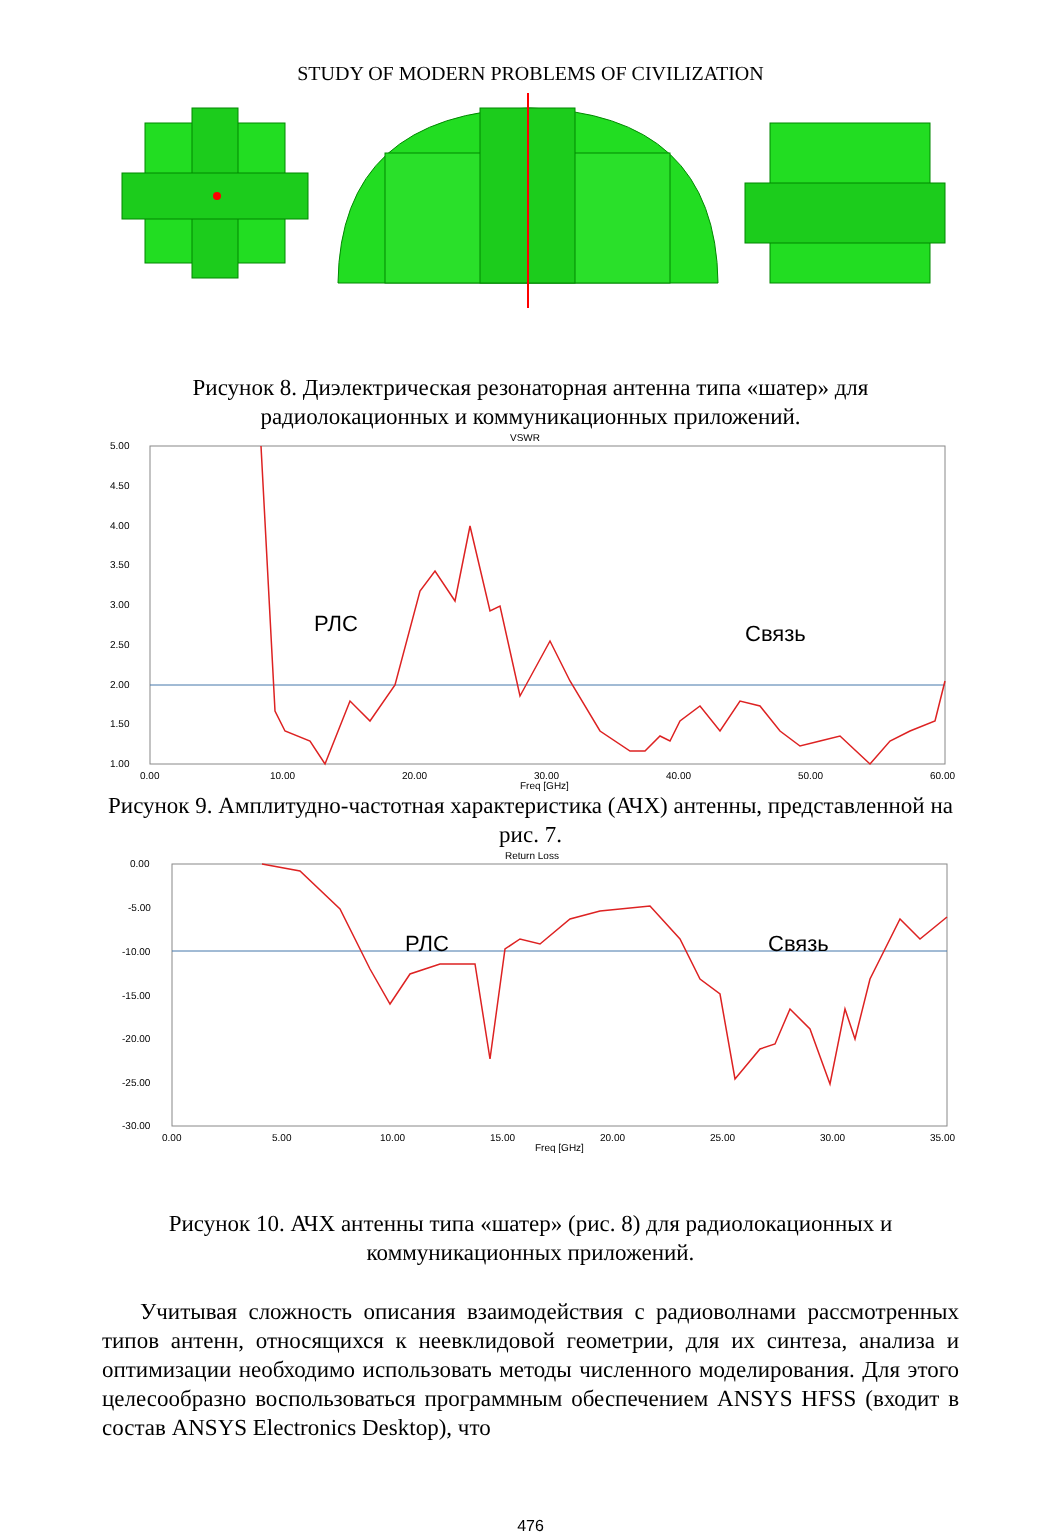STUDY OF MODERN PROBLEMS OF CIVILIZATION
Рисунок 8. Диэлектрическая резонаторная антенна типа «шатер» для радиолокационных и коммуникационных приложений.
VSWR
5.00
4.50
4.00
3.50
3.00
2.50
2.00
1.50
1.00
0.00
10.00
20.00
30.00
40.00
50.00
60.00
Freq [GHz]
РЛС
Связь
Рисунок 9. Амплитудно-частотная характеристика (АЧХ) антенны, представленной на рис. 7.
Return Loss
0.00
-5.00
-10.00
-15.00
-20.00
-25.00
-30.00
0.00
5.00
10.00
15.00
20.00
25.00
30.00
35.00
Freq [GHz]
РЛС
Связь
Рисунок 10. АЧХ антенны типа «шатер» (рис. 8) для радиолокационных и коммуникационных приложений.
Учитывая сложность описания взаимодействия с радиоволнами рассмотренных типов антенн, относящихся к неевклидовой геометрии, для их синтеза, анализа и оптимизации необходимо использовать методы численного моделирования. Для этого целесообразно воспользоваться программным обеспечением ANSYS HFSS (входит в состав ANSYS Electronics Desktop), что
476